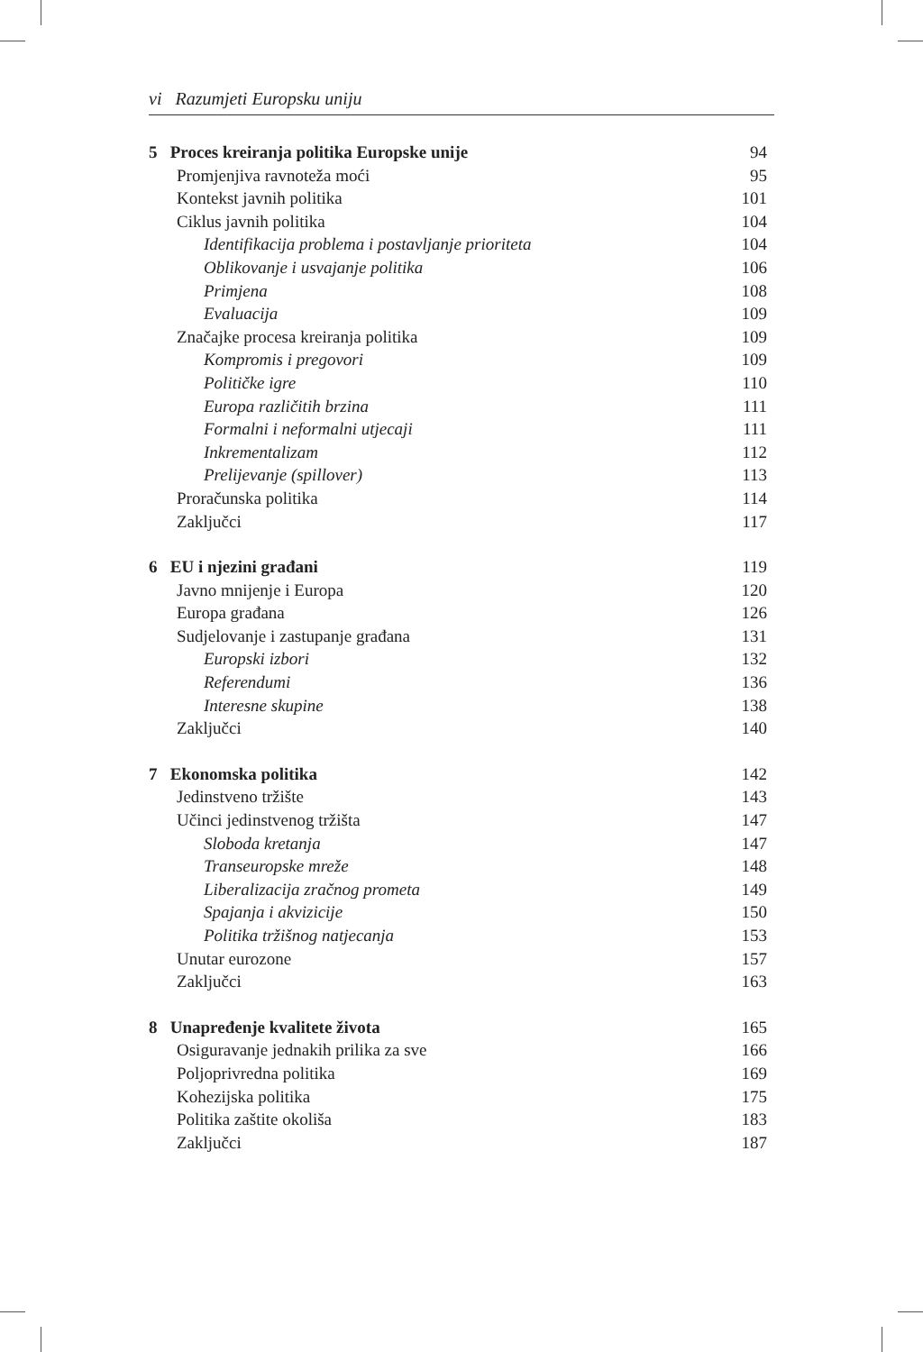vi Razumjeti Europsku uniju
5 Proces kreiranja politika Europske unije 94
Promjenjiva ravnoteža moći 95
Kontekst javnih politika 101
Ciklus javnih politika 104
Identifikacija problema i postavljanje prioriteta 104
Oblikovanje i usvajanje politika 106
Primjena 108
Evaluacija 109
Značajke procesa kreiranja politika 109
Kompromis i pregovori 109
Političke igre 110
Europa različitih brzina 111
Formalni i neformalni utjecaji 111
Inkrementalizam 112
Prelijevanje (spillover) 113
Proračunska politika 114
Zaključci 117
6 EU i njezini građani 119
Javno mnijenje i Europa 120
Europa građana 126
Sudjelovanje i zastupanje građana 131
Europski izbori 132
Referendumi 136
Interesne skupine 138
Zaključci 140
7 Ekonomska politika 142
Jedinstveno tržište 143
Učinci jedinstvenog tržišta 147
Sloboda kretanja 147
Transeuropske mreže 148
Liberalizacija zračnog prometa 149
Spajanja i akvizicije 150
Politika tržišnog natjecanja 153
Unutar eurozone 157
Zaključci 163
8 Unapređenje kvalitete života 165
Osiguravanje jednakih prilika za sve 166
Poljoprivredna politika 169
Kohezijska politika 175
Politika zaštite okoliša 183
Zaključci 187